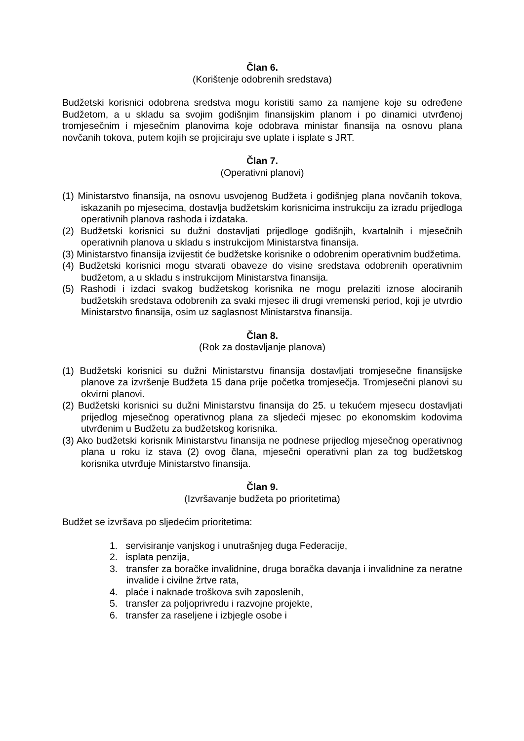Član 6.
(Korištenje odobrenih sredstava)
Budžetski korisnici odobrena sredstva mogu koristiti samo za namjene koje su određene Budžetom, a u skladu sa svojim godišnjim finansijskim planom i po dinamici utvrđenoj tromjesečnim i mjesečnim planovima koje odobrava ministar finansija na osnovu plana novčanih tokova, putem kojih se projiciraju sve uplate i isplate s JRT.
Član 7.
(Operativni planovi)
(1) Ministarstvo finansija, na osnovu usvojenog Budžeta i godišnjeg plana novčanih tokova, iskazanih po mjesecima, dostavlja budžetskim korisnicima instrukciju za izradu prijedloga operativnih planova rashoda i izdataka.
(2) Budžetski korisnici su dužni dostavljati prijedloge godišnjih, kvartalnih i mjesečnih operativnih planova u skladu s instrukcijom Ministarstva finansija.
(3) Ministarstvo finansija izvijestit će budžetske korisnike o odobrenim operativnim budžetima.
(4) Budžetski korisnici mogu stvarati obaveze do visine sredstava odobrenih operativnim budžetom, a u skladu s instrukcijom Ministarstva finansija.
(5) Rashodi i izdaci svakog budžetskog korisnika ne mogu prelaziti iznose alociranih budžetskih sredstava odobrenih za svaki mjesec ili drugi vremenski period, koji je utvrdio Ministarstvo finansija, osim uz saglasnost Ministarstva finansija.
Član 8.
(Rok za dostavljanje planova)
(1) Budžetski korisnici su dužni Ministarstvu finansija dostavljati tromjesečne finansijske planove za izvršenje Budžeta 15 dana prije početka tromjesečja. Tromjesečni planovi su okvirni planovi.
(2) Budžetski korisnici su dužni Ministarstvu finansija do 25. u tekućem mjesecu dostavljati prijedlog mjesečnog operativnog plana za sljedeći mjesec po ekonomskim kodovima utvrđenim u Budžetu za budžetskog korisnika.
(3) Ako budžetski korisnik Ministarstvu finansija ne podnese prijedlog mjesečnog operativnog plana u roku iz stava (2) ovog člana, mjesečni operativni plan za tog budžetskog korisnika utvrđuje Ministarstvo finansija.
Član 9.
(Izvršavanje budžeta po prioritetima)
Budžet se izvršava po sljedećim prioritetima:
1. servisiranje vanjskog i unutrašnjeg duga Federacije,
2. isplata penzija,
3. transfer za boračke invalidnine, druga boračka davanja i invalidnine za neratne invalide i civilne žrtve rata,
4. plaće i naknade troškova svih zaposlenih,
5. transfer za poljoprivredu i razvojne projekte,
6. transfer za raseljene i izbjegle osobe i